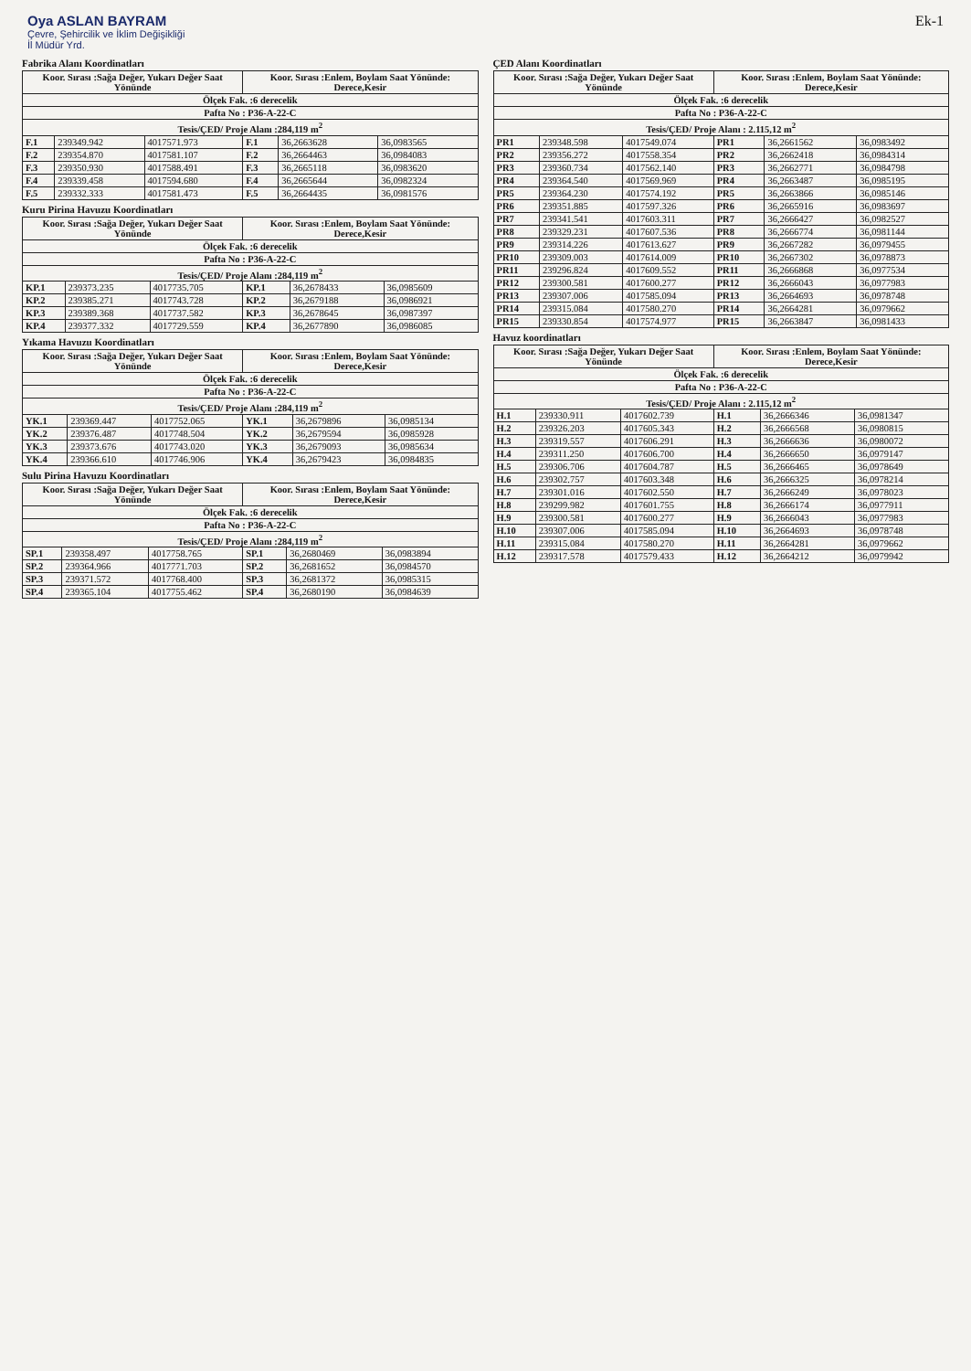Oya ASLAN BAYRAM
Çevre, Şehircilik ve İklim Değişikliği
İl Müdür Yrd.
Ek-1
Fabrika Alanı Koordinatları
| Koor. Sırası :Sağa Değer, Yukarı Değer Saat Yönünde | | | Koor. Sırası :Enlem, Boylam Saat Yönünde: Derece,Kesir | | |
| --- | --- | --- | --- | --- | --- |
| Ölçek Fak. :6 derecelik | | | | | |
| Pafta No : P36-A-22-C | | | | | |
| Tesis/ÇED/ Proje Alanı :284,119 m<sup>2</sup> | | | | | |
| F.1 | 239349.942 | 4017571.973 | F.1 | 36,2663628 | 36,0983565 |
| F.2 | 239354.870 | 4017581.107 | F.2 | 36,2664463 | 36,0984083 |
| F.3 | 239350.930 | 4017588.491 | F.3 | 36,2665118 | 36,0983620 |
| F.4 | 239339.458 | 4017594.680 | F.4 | 36,2665644 | 36,0982324 |
| F.5 | 239332.333 | 4017581.473 | F.5 | 36,2664435 | 36,0981576 |
Kuru Pirina Havuzu Koordinatları
| Koor. Sırası :Sağa Değer, Yukarı Değer Saat Yönünde | | | Koor. Sırası :Enlem, Boylam Saat Yönünde: Derece,Kesir | | |
| --- | --- | --- | --- | --- | --- |
| Ölçek Fak. :6 derecelik | | | | | |
| Pafta No : P36-A-22-C | | | | | |
| Tesis/ÇED/ Proje Alanı :284,119 m<sup>2</sup> | | | | | |
| KP.1 | 239373.235 | 4017735.705 | KP.1 | 36,2678433 | 36,0985609 |
| KP.2 | 239385.271 | 4017743.728 | KP.2 | 36,2679188 | 36,0986921 |
| KP.3 | 239389.368 | 4017737.582 | KP.3 | 36,2678645 | 36,0987397 |
| KP.4 | 239377.332 | 4017729.559 | KP.4 | 36,2677890 | 36,0986085 |
Yıkama Havuzu Koordinatları
| Koor. Sırası :Sağa Değer, Yukarı Değer Saat Yönünde | | | Koor. Sırası :Enlem, Boylam Saat Yönünde: Derece,Kesir | | |
| --- | --- | --- | --- | --- | --- |
| Ölçek Fak. :6 derecelik | | | | | |
| Pafta No : P36-A-22-C | | | | | |
| Tesis/ÇED/ Proje Alanı :284,119 m<sup>2</sup> | | | | | |
| YK.1 | 239369.447 | 4017752.065 | YK.1 | 36,2679896 | 36,0985134 |
| YK.2 | 239376.487 | 4017748.504 | YK.2 | 36,2679594 | 36,0985928 |
| YK.3 | 239373.676 | 4017743.020 | YK.3 | 36,2679093 | 36,0985634 |
| YK.4 | 239366.610 | 4017746.906 | YK.4 | 36,2679423 | 36,0984835 |
Sulu Pirina Havuzu Koordinatları
| Koor. Sırası :Sağa Değer, Yukarı Değer Saat Yönünde | | | Koor. Sırası :Enlem, Boylam Saat Yönünde: Derece,Kesir | | |
| --- | --- | --- | --- | --- | --- |
| Ölçek Fak. :6 derecelik | | | | | |
| Pafta No : P36-A-22-C | | | | | |
| Tesis/ÇED/ Proje Alanı :284,119 m<sup>2</sup> | | | | | |
| SP.1 | 239358.497 | 4017758.765 | SP.1 | 36,2680469 | 36,0983894 |
| SP.2 | 239364.966 | 4017771.703 | SP.2 | 36,2681652 | 36,0984570 |
| SP.3 | 239371.572 | 4017768.400 | SP.3 | 36,2681372 | 36,0985315 |
| SP.4 | 239365.104 | 4017755.462 | SP.4 | 36,2680190 | 36,0984639 |
ÇED Alanı Koordinatları
| Koor. Sırası :Sağa Değer, Yukarı Değer Saat Yönünde | | | Koor. Sırası :Enlem, Boylam Saat Yönünde: Derece,Kesir | | |
| --- | --- | --- | --- | --- | --- |
| Ölçek Fak. :6 derecelik | | | | | |
| Pafta No : P36-A-22-C | | | | | |
| Tesis/ÇED/ Proje Alanı : 2.115,12 m<sup>2</sup> | | | | | |
| PR1 | 239348.598 | 4017549.074 | PR1 | 36,2661562 | 36,0983492 |
| PR2 | 239356.272 | 4017558.354 | PR2 | 36,2662418 | 36,0984314 |
| PR3 | 239360.734 | 4017562.140 | PR3 | 36,2662771 | 36,0984798 |
| PR4 | 239364.540 | 4017569.969 | PR4 | 36,2663487 | 36,0985195 |
| PR5 | 239364.230 | 4017574.192 | PR5 | 36,2663866 | 36,0985146 |
| PR6 | 239351.885 | 4017597.326 | PR6 | 36,2665916 | 36,0983697 |
| PR7 | 239341.541 | 4017603.311 | PR7 | 36,2666427 | 36,0982527 |
| PR8 | 239329.231 | 4017607.536 | PR8 | 36,2666774 | 36,0981144 |
| PR9 | 239314.226 | 4017613.627 | PR9 | 36,2667282 | 36,0979455 |
| PR10 | 239309.003 | 4017614.009 | PR10 | 36,2667302 | 36,0978873 |
| PR11 | 239296.824 | 4017609.552 | PR11 | 36,2666868 | 36,0977534 |
| PR12 | 239300.581 | 4017600.277 | PR12 | 36,2666043 | 36,0977983 |
| PR13 | 239307.006 | 4017585.094 | PR13 | 36,2664693 | 36,0978748 |
| PR14 | 239315.084 | 4017580.270 | PR14 | 36,2664281 | 36,0979662 |
| PR15 | 239330.854 | 4017574.977 | PR15 | 36,2663847 | 36,0981433 |
Havuz koordinatları
| Koor. Sırası :Sağa Değer, Yukarı Değer Saat Yönünde | | | Koor. Sırası :Enlem, Boylam Saat Yönünde: Derece,Kesir | | |
| --- | --- | --- | --- | --- | --- |
| Ölçek Fak. :6 derecelik | | | | | |
| Pafta No : P36-A-22-C | | | | | |
| Tesis/ÇED/ Proje Alanı : 2.115,12 m<sup>2</sup> | | | | | |
| H.1 | 239330.911 | 4017602.739 | H.1 | 36,2666346 | 36,0981347 |
| H.2 | 239326.203 | 4017605.343 | H.2 | 36,2666568 | 36,0980815 |
| H.3 | 239319.557 | 4017606.291 | H.3 | 36,2666636 | 36,0980072 |
| H.4 | 239311.250 | 4017606.700 | H.4 | 36,2666650 | 36,0979147 |
| H.5 | 239306.706 | 4017604.787 | H.5 | 36,2666465 | 36,0978649 |
| H.6 | 239302.757 | 4017603.348 | H.6 | 36,2666325 | 36,0978214 |
| H.7 | 239301.016 | 4017602.550 | H.7 | 36,2666249 | 36,0978023 |
| H.8 | 239299.982 | 4017601.755 | H.8 | 36,2666174 | 36,0977911 |
| H.9 | 239300.581 | 4017600.277 | H.9 | 36,2666043 | 36,0977983 |
| H.10 | 239307.006 | 4017585.094 | H.10 | 36,2664693 | 36,0978748 |
| H.11 | 239315.084 | 4017580.270 | H.11 | 36,2664281 | 36,0979662 |
| H.12 | 239317.578 | 4017579.433 | H.12 | 36,2664212 | 36,0979942 |